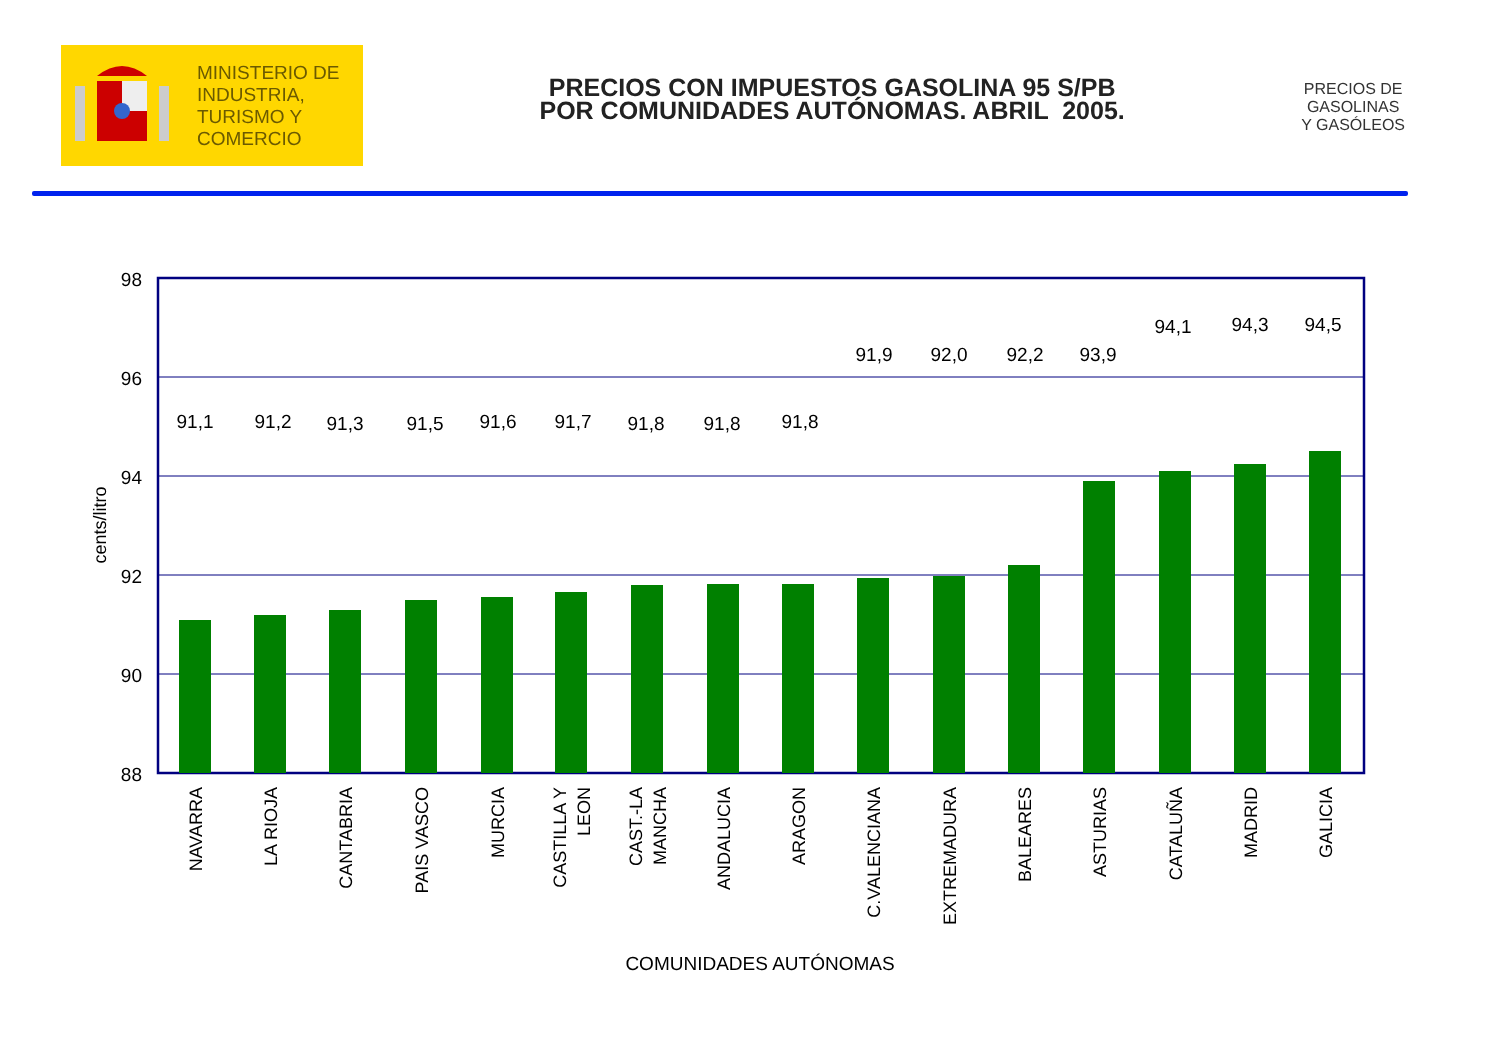MINISTERIO DE
INDUSTRIA,
TURISMO Y
COMERCIO
PRECIOS CON IMPUESTOS GASOLINA 95 S/PB
POR COMUNIDADES AUTÓNOMAS. ABRIL 2005.
PRECIOS DE
GASOLINAS
Y GASÓLEOS
98
96
94
92
90
88
cents/litro
91,1
91,2
91,3
91,5
91,6
91,7
91,8
91,8
91,8
91,9
92,0
92,2
93,9
94,1
94,3
94,5
NAVARRA
LA RIOJA
CANTABRIA
PAIS VASCO
MURCIA
CASTILLA Y
LEON
CAST.-LA
MANCHA
ANDALUCIA
ARAGON
C.VALENCIANA
EXTREMADURA
BALEARES
ASTURIAS
CATALUÑA
MADRID
GALICIA
COMUNIDADES AUTÓNOMAS